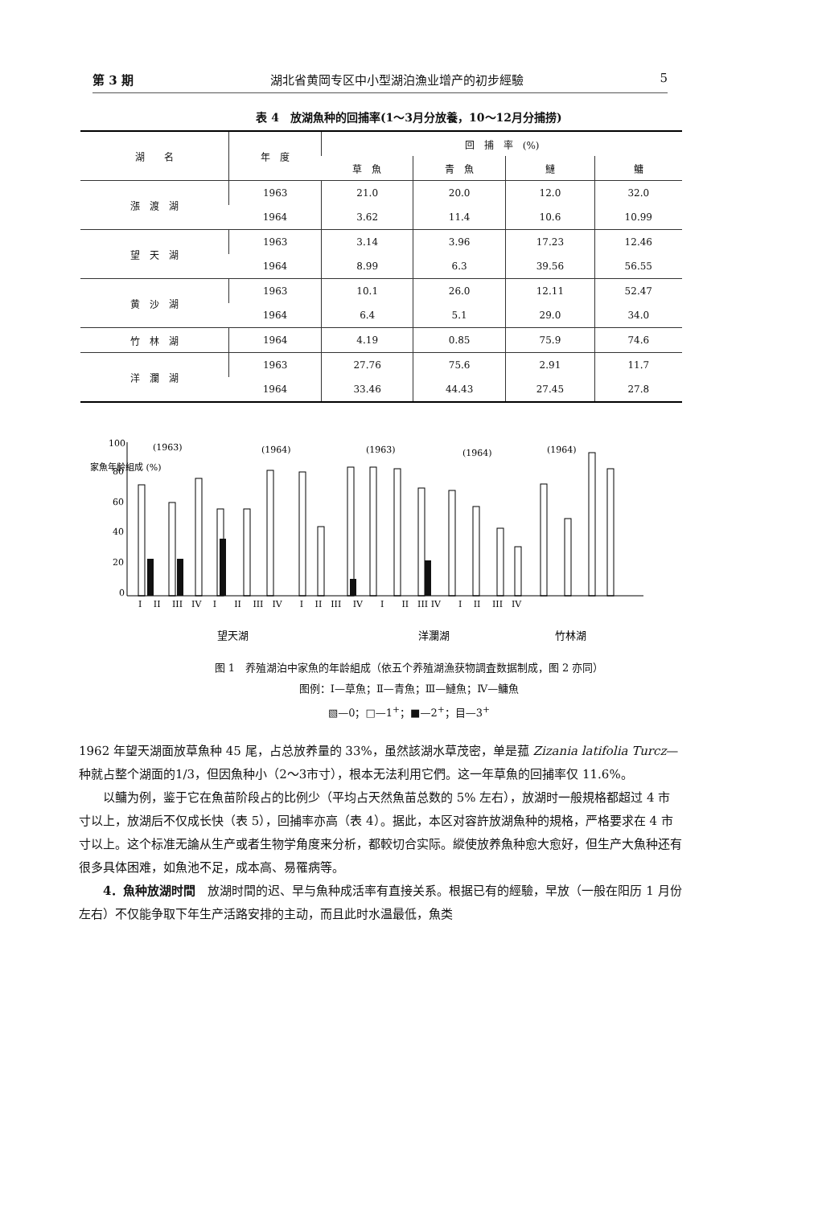第 3 期 湖北省黄岡专区中小型湖泊漁业增产的初步經驗 5
表 4　放湖魚种的回捕率(1～3月分放養，10～12月分捕捞)
| 湖 名 | 年 度 | 回 捕 率 (%) | | | |
| --- | --- | --- | --- | --- | --- |
| | | 草 魚 | 青 魚 | 鰱 | 鳙 |
| 漲 渡 湖 | 1963 | 21.0 | 20.0 | 12.0 | 32.0 |
| | 1964 | 3.62 | 11.4 | 10.6 | 10.99 |
| 望 天 湖 | 1963 | 3.14 | 3.96 | 17.23 | 12.46 |
| | 1964 | 8.99 | 6.3 | 39.56 | 56.55 |
| 黄 沙 湖 | 1963 | 10.1 | 26.0 | 12.11 | 52.47 |
| | 1964 | 6.4 | 5.1 | 29.0 | 34.0 |
| 竹 林 湖 | 1964 | 4.19 | 0.85 | 75.9 | 74.6 |
| 洋 瀾 湖 | 1963 | 27.76 | 75.6 | 2.91 | 11.7 |
| | 1964 | 33.46 | 44.43 | 27.45 | 27.8 |
家魚年齡組成 (%)
100
80
60
40
20
0
(1963)
(1964)
(1963)
(1964)
(1964)
I　 II　 III　IV　 I　　II　 III　IV　　I　 II　III　 IV　　I　　II　III IV　　I　 II　 III　IV
望天湖
洋瀾湖
竹林湖
图 1　养殖湖泊中家魚的年龄組成（依五个养殖湖漁获物調査数据制成，图 2 亦同）
图例：Ⅰ—草魚；Ⅱ—青魚；Ⅲ—鰱魚；Ⅳ—鳙魚
▧—0；□—1<sup>+</sup>；■—2<sup>+</sup>；目—3<sup>+</sup>
1962 年望天湖面放草魚种 45 尾，占总放养量的 33%，虽然該湖水草茂密，单是菰 Zizania latifolia Turcz—种就占整个湖面的1/3，但因魚种小（2～3市寸），根本无法利用它們。这一年草魚的回捕率仅 11.6%。
以鳙为例，鉴于它在魚苗阶段占的比例少（平均占天然魚苗总数的 5% 左右），放湖时一般規格都超过 4 市寸以上，放湖后不仅成长快（表 5），回捕率亦高（表 4）。据此，本区对容許放湖魚种的規格，严格要求在 4 市寸以上。这个标准无論从生产或者生物学角度来分析，都較切合实际。縱使放养魚种愈大愈好，但生产大魚种还有很多具体困难，如魚池不足，成本高、易罹病等。
4．魚种放湖时間　放湖时間的迟、早与魚种成活率有直接关系。根据已有的經驗，早放（一般在阳历 1 月份左右）不仅能争取下年生产活路安排的主动，而且此时水温最低，魚类